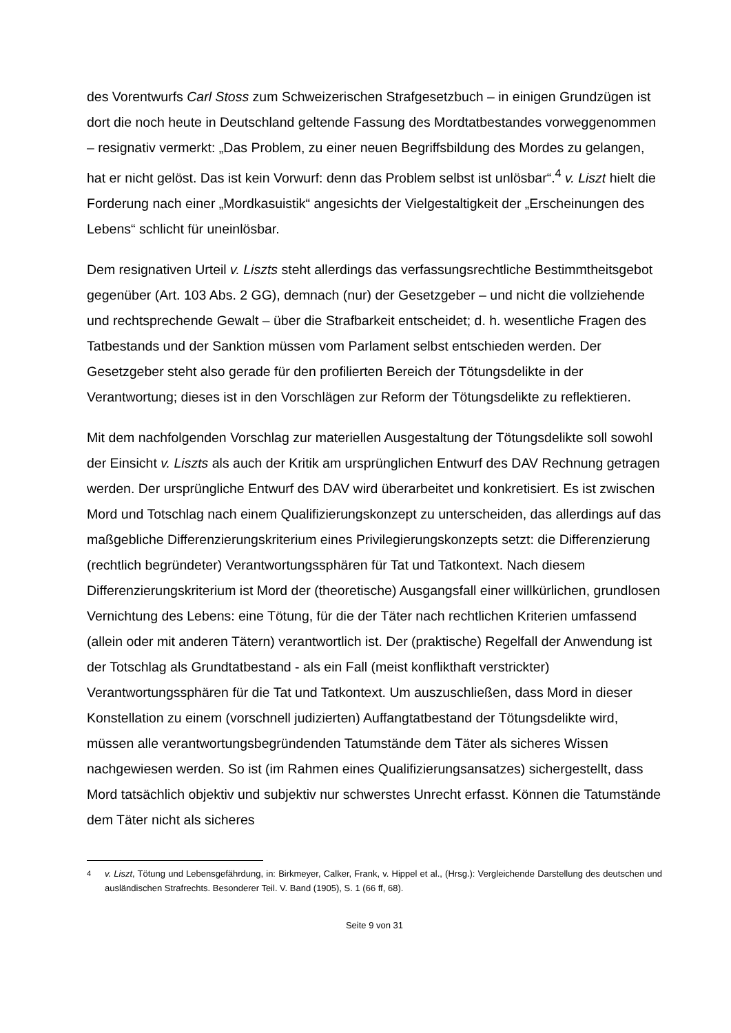des Vorentwurfs Carl Stoss zum Schweizerischen Strafgesetzbuch – in einigen Grundzügen ist dort die noch heute in Deutschland geltende Fassung des Mordtatbestandes vorweggenommen – resignativ vermerkt: „Das Problem, zu einer neuen Begriffsbildung des Mordes zu gelangen, hat er nicht gelöst. Das ist kein Vorwurf: denn das Problem selbst ist unlösbar“.<sup>4</sup> v. Liszt hielt die Forderung nach einer „Mordkasuistik“ angesichts der Vielgestaltigkeit der „Erscheinungen des Lebens“ schlicht für uneinlösbar.
Dem resignativen Urteil v. Liszts steht allerdings das verfassungsrechtliche Bestimmtheitsgebot gegenüber (Art. 103 Abs. 2 GG), demnach (nur) der Gesetzgeber – und nicht die vollziehende und rechtsprechende Gewalt – über die Strafbarkeit entscheidet; d. h. wesentliche Fragen des Tatbestands und der Sanktion müssen vom Parlament selbst entschieden werden. Der Gesetzgeber steht also gerade für den profilierten Bereich der Tötungsdelikte in der Verantwortung; dieses ist in den Vorschlägen zur Reform der Tötungsdelikte zu reflektieren.
Mit dem nachfolgenden Vorschlag zur materiellen Ausgestaltung der Tötungsdelikte soll sowohl der Einsicht v. Liszts als auch der Kritik am ursprünglichen Entwurf des DAV Rechnung getragen werden. Der ursprüngliche Entwurf des DAV wird überarbeitet und konkretisiert. Es ist zwischen Mord und Totschlag nach einem Qualifizierungskonzept zu unterscheiden, das allerdings auf das maßgebliche Differenzierungskriterium eines Privilegierungskonzepts setzt: die Differenzierung (rechtlich begründeter) Verantwortungssphären für Tat und Tatkontext. Nach diesem Differenzierungskriterium ist Mord der (theoretische) Ausgangsfall einer willkürlichen, grundlosen Vernichtung des Lebens: eine Tötung, für die der Täter nach rechtlichen Kriterien umfassend (allein oder mit anderen Tätern) verantwortlich ist. Der (praktische) Regelfall der Anwendung ist der Totschlag als Grundtatbestand - als ein Fall (meist konflikthaft verstrickter) Verantwortungssphären für die Tat und Tatkontext. Um auszuschließen, dass Mord in dieser Konstellation zu einem (vorschnell judizierten) Auffangtatbestand der Tötungsdelikte wird, müssen alle verantwortungsbegründenden Tatumstände dem Täter als sicheres Wissen nachgewiesen werden. So ist (im Rahmen eines Qualifizierungsansatzes) sichergestellt, dass Mord tatsächlich objektiv und subjektiv nur schwerstes Unrecht erfasst. Können die Tatumstände dem Täter nicht als sicheres
<sup>4</sup> v. Liszt, Tötung und Lebensgefährdung, in: Birkmeyer, Calker, Frank, v. Hippel et al., (Hrsg.): Vergleichende Darstellung des deutschen und ausländischen Strafrechts. Besonderer Teil. V. Band (1905), S. 1 (66 ff, 68).
Seite 9 von 31